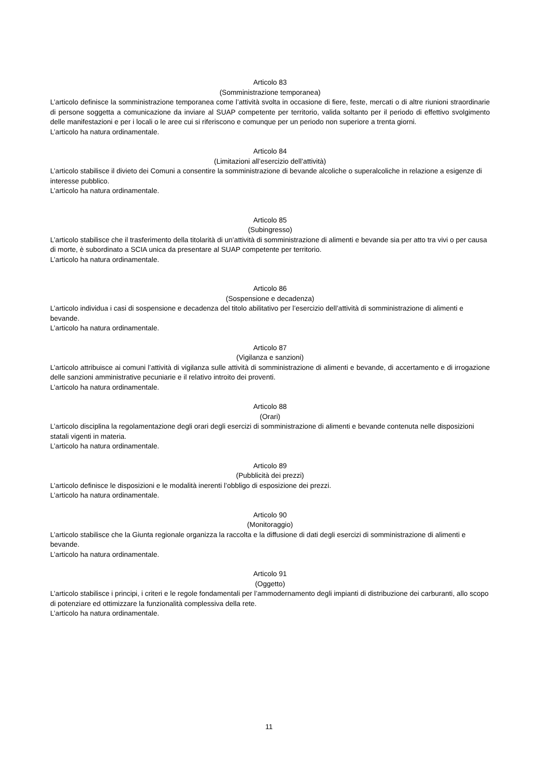Articolo 83
(Somministrazione temporanea)
L’articolo definisce la somministrazione temporanea come l’attività svolta in occasione di fiere, feste, mercati o di altre riunioni straordinarie di persone soggetta a comunicazione da inviare al SUAP competente per territorio, valida soltanto per il periodo di effettivo svolgimento delle manifestazioni e per i locali o le aree cui si riferiscono e comunque per un periodo non superiore a trenta giorni.
L’articolo ha natura ordinamentale.
Articolo 84
(Limitazioni all’esercizio dell’attività)
L’articolo stabilisce il divieto dei Comuni a consentire la somministrazione di bevande alcoliche o superalcoliche in relazione a esigenze di interesse pubblico.
L’articolo ha natura ordinamentale.
Articolo 85
(Subingresso)
L’articolo stabilisce che il trasferimento della titolarità di un’attività di somministrazione di alimenti e bevande sia per atto tra vivi o per causa di morte, è subordinato a SCIA unica da presentare al SUAP competente per territorio.
L’articolo ha natura ordinamentale.
Articolo 86
(Sospensione e decadenza)
L’articolo individua i casi di sospensione e decadenza del titolo abilitativo per l’esercizio dell’attività di somministrazione di alimenti e bevande.
L’articolo ha natura ordinamentale.
Articolo 87
(Vigilanza e sanzioni)
L’articolo attribuisce ai comuni l’attività di vigilanza sulle attività di somministrazione di alimenti e bevande, di accertamento e di irrogazione delle sanzioni amministrative pecuniarie e il relativo introito dei proventi.
L’articolo ha natura ordinamentale.
Articolo 88
(Orari)
L’articolo disciplina la regolamentazione degli orari degli esercizi di somministrazione di alimenti e bevande contenuta nelle disposizioni statali vigenti in materia.
L’articolo ha natura ordinamentale.
Articolo 89
(Pubblicità dei prezzi)
L’articolo definisce le disposizioni e le modalità inerenti l’obbligo di esposizione dei prezzi.
L’articolo ha natura ordinamentale.
Articolo 90
(Monitoraggio)
L’articolo stabilisce che la Giunta regionale organizza la raccolta e la diffusione di dati degli esercizi di somministrazione di alimenti e bevande.
L’articolo ha natura ordinamentale.
Articolo 91
(Oggetto)
L’articolo stabilisce i principi, i criteri e le regole fondamentali per l’ammodernamento degli impianti di distribuzione dei carburanti, allo scopo di potenziare ed ottimizzare la funzionalità complessiva della rete.
L’articolo ha natura ordinamentale.
11